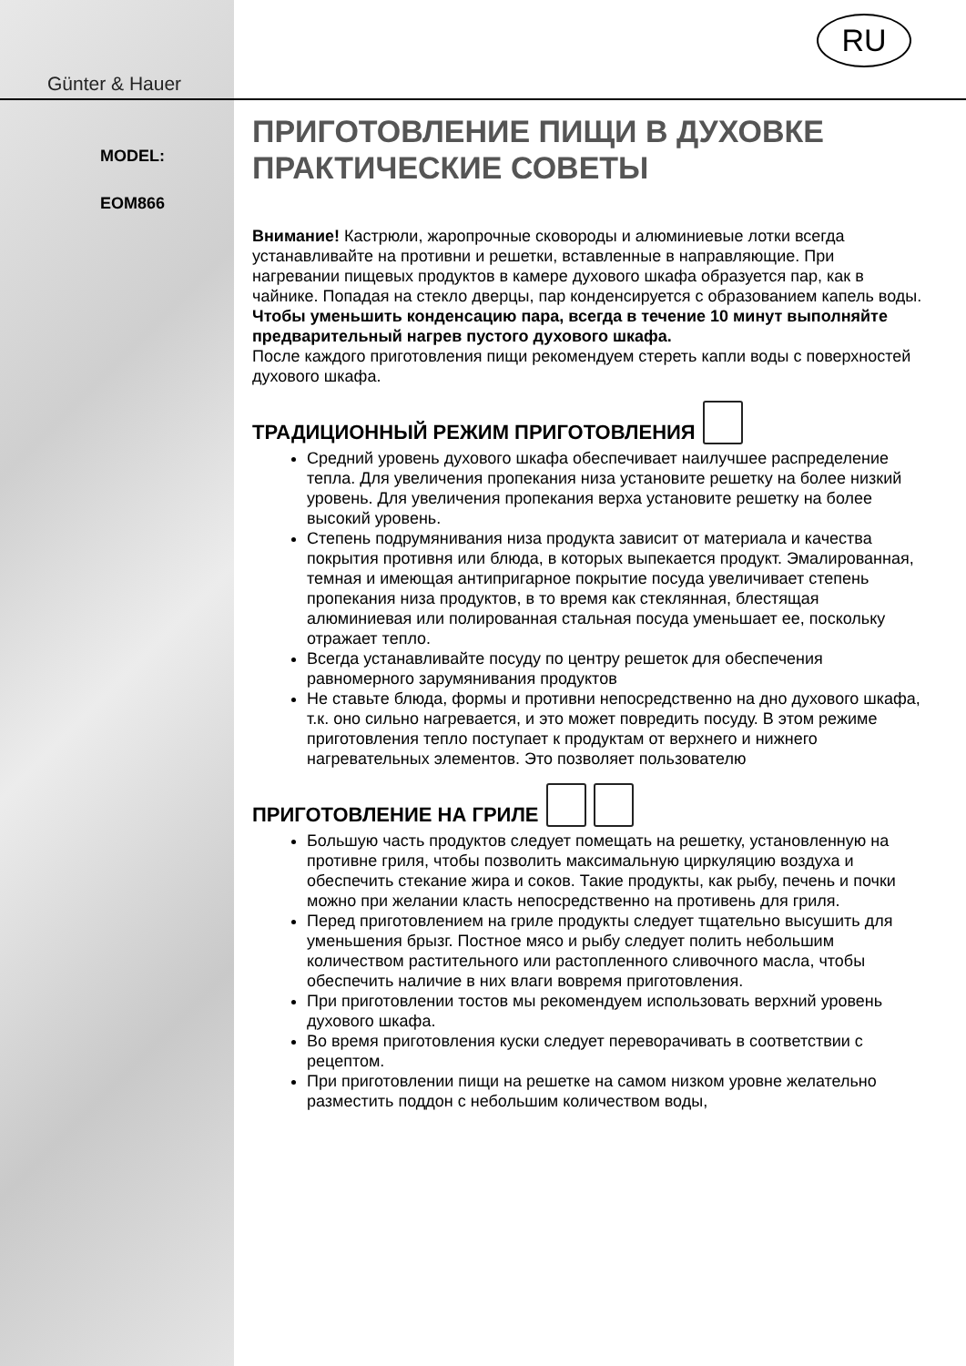Günter & Hauer
MODEL:
EOM866
RU
ПРИГОТОВЛЕНИЕ ПИЩИ В ДУХОВКЕ ПРАКТИЧЕСКИЕ СОВЕТЫ
Внимание! Кастрюли, жаропрочные сковороды и алюминиевые лотки всегда устанавливайте на противни и решетки, вставленные в направляющие. При нагревании пищевых продуктов в камере духового шкафа образуется пар, как в чайнике. Попадая на стекло дверцы, пар конденсируется с образованием капель воды.
Чтобы уменьшить конденсацию пара, всегда в течение 10 минут выполняйте предварительный нагрев пустого духового шкафа.
После каждого приготовления пищи рекомендуем стереть капли воды с поверхностей духового шкафа.
ТРАДИЦИОННЫЙ РЕЖИМ ПРИГОТОВЛЕНИЯ
Средний уровень духового шкафа обеспечивает наилучшее распределение тепла. Для увеличения пропекания низа установите решетку на более низкий уровень. Для увеличения пропекания верха установите решетку на более высокий уровень.
Степень подрумянивания низа продукта зависит от материала и качества покрытия противня или блюда, в которых выпекается продукт. Эмалированная, темная и имеющая антипригарное покрытие посуда увеличивает степень пропекания низа продуктов, в то время как стеклянная, блестящая алюминиевая или полированная стальная посуда уменьшает ее, поскольку отражает тепло.
Всегда устанавливайте посуду по центру решеток для обеспечения равномерного зарумянивания продуктов
Не ставьте блюда, формы и противни непосредственно на дно духового шкафа, т.к. оно сильно нагревается, и это может повредить посуду. В этом режиме приготовления тепло поступает к продуктам от верхнего и нижнего нагревательных элементов. Это позволяет пользователю
ПРИГОТОВЛЕНИЕ НА ГРИЛЕ
Большую часть продуктов следует помещать на решетку, установленную на противне гриля, чтобы позволить максимальную циркуляцию воздуха и обеспечить стекание жира и соков. Такие продукты, как рыбу, печень и почки можно при желании класть непосредственно на противень для гриля.
Перед приготовлением на гриле продукты следует тщательно высушить для уменьшения брызг. Постное мясо и рыбу следует полить небольшим количеством растительного или растопленного сливочного масла, чтобы обеспечить наличие в них влаги вовремя приготовления.
При приготовлении тостов мы рекомендуем использовать верхний уровень духового шкафа.
Во время приготовления куски следует переворачивать в соответствии с рецептом.
При приготовлении пищи на решетке на самом низком уровне желательно разместить поддон с небольшим количеством воды,